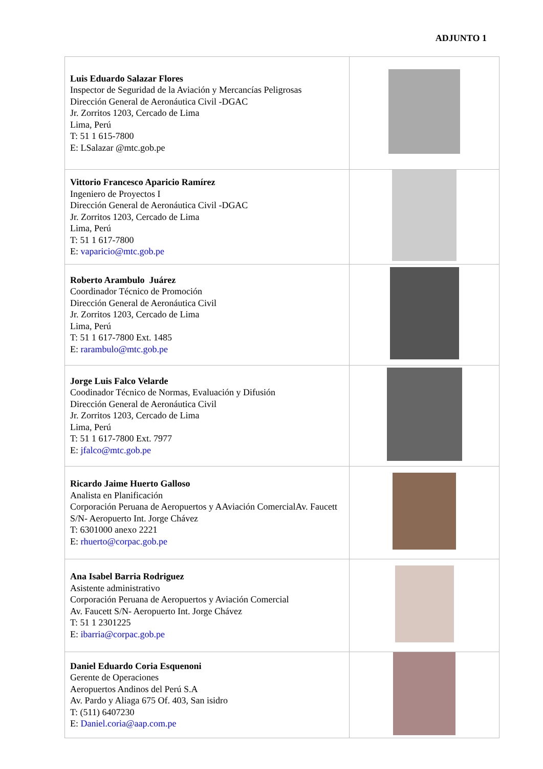ADJUNTO 1
| Luis Eduardo Salazar Flores Inspector de Seguridad de la Aviación y Mercancías Peligrosas Dirección General de Aeronáutica Civil -DGAC Jr. Zorritos 1203, Cercado de Lima Lima, Perú T: 51 1 615-7800 E: LSalazar @mtc.gob.pe | |
| Vittorio Francesco Aparicio Ramírez Ingeniero de Proyectos I Dirección General de Aeronáutica Civil -DGAC Jr. Zorritos 1203, Cercado de Lima Lima, Perú T: 51 1 617-7800 E: vaparicio@mtc.gob.pe | |
| Roberto Arambulo Juárez Coordinador Técnico de Promoción Dirección General de Aeronáutica Civil Jr. Zorritos 1203, Cercado de Lima Lima, Perú T: 51 1 617-7800 Ext. 1485 E: rarambulo@mtc.gob.pe | |
| Jorge Luis Falco Velarde Coodinador Técnico de Normas, Evaluación y Difusión Dirección General de Aeronáutica Civil Jr. Zorritos 1203, Cercado de Lima Lima, Perú T: 51 1 617-7800 Ext. 7977 E: jfalco@mtc.gob.pe | |
| Ricardo Jaime Huerto Galloso Analista en Planificación Corporación Peruana de Aeropuertos y AAviación ComercialAv. Faucett S/N- Aeropuerto Int. Jorge Chávez T: 6301000 anexo 2221 E: rhuerto@corpac.gob.pe | |
| Ana Isabel Barria Rodriguez Asistente administrativo Corporación Peruana de Aeropuertos y Aviación Comercial Av. Faucett S/N- Aeropuerto Int. Jorge Chávez T: 51 1 2301225 E: ibarria@corpac.gob.pe | |
| Daniel Eduardo Coria Esquenoni Gerente de Operaciones Aeropuertos Andinos del Perú S.A Av. Pardo y Aliaga 675 Of. 403, San isidro T: (511) 6407230 E: Daniel.coria@aap.com.pe | |